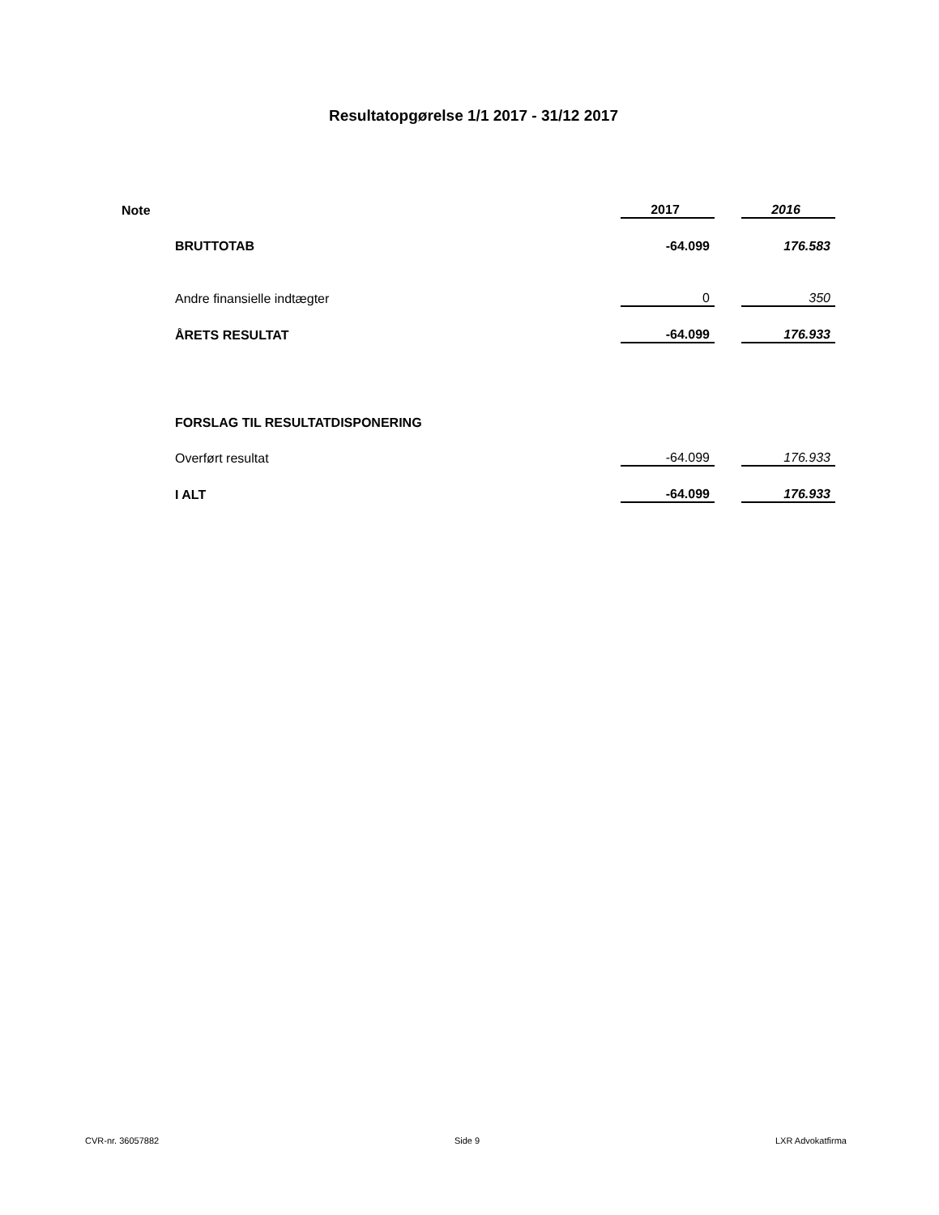Resultatopgørelse 1/1 2017 - 31/12 2017
| Note | | 2017 | | 2016 |
| | BRUTTOTAB | -64.099 | | 176.583 |
| | Andre finansielle indtægter | 0 | | 350 |
| | ÅRETS RESULTAT | -64.099 | | 176.933 |
| | FORSLAG TIL RESULTATDISPONERING | | | |
| | Overført resultat | -64.099 | | 176.933 |
| | I ALT | -64.099 | | 176.933 |
CVR-nr. 36057882 Side 9 LXR Advokatfirma